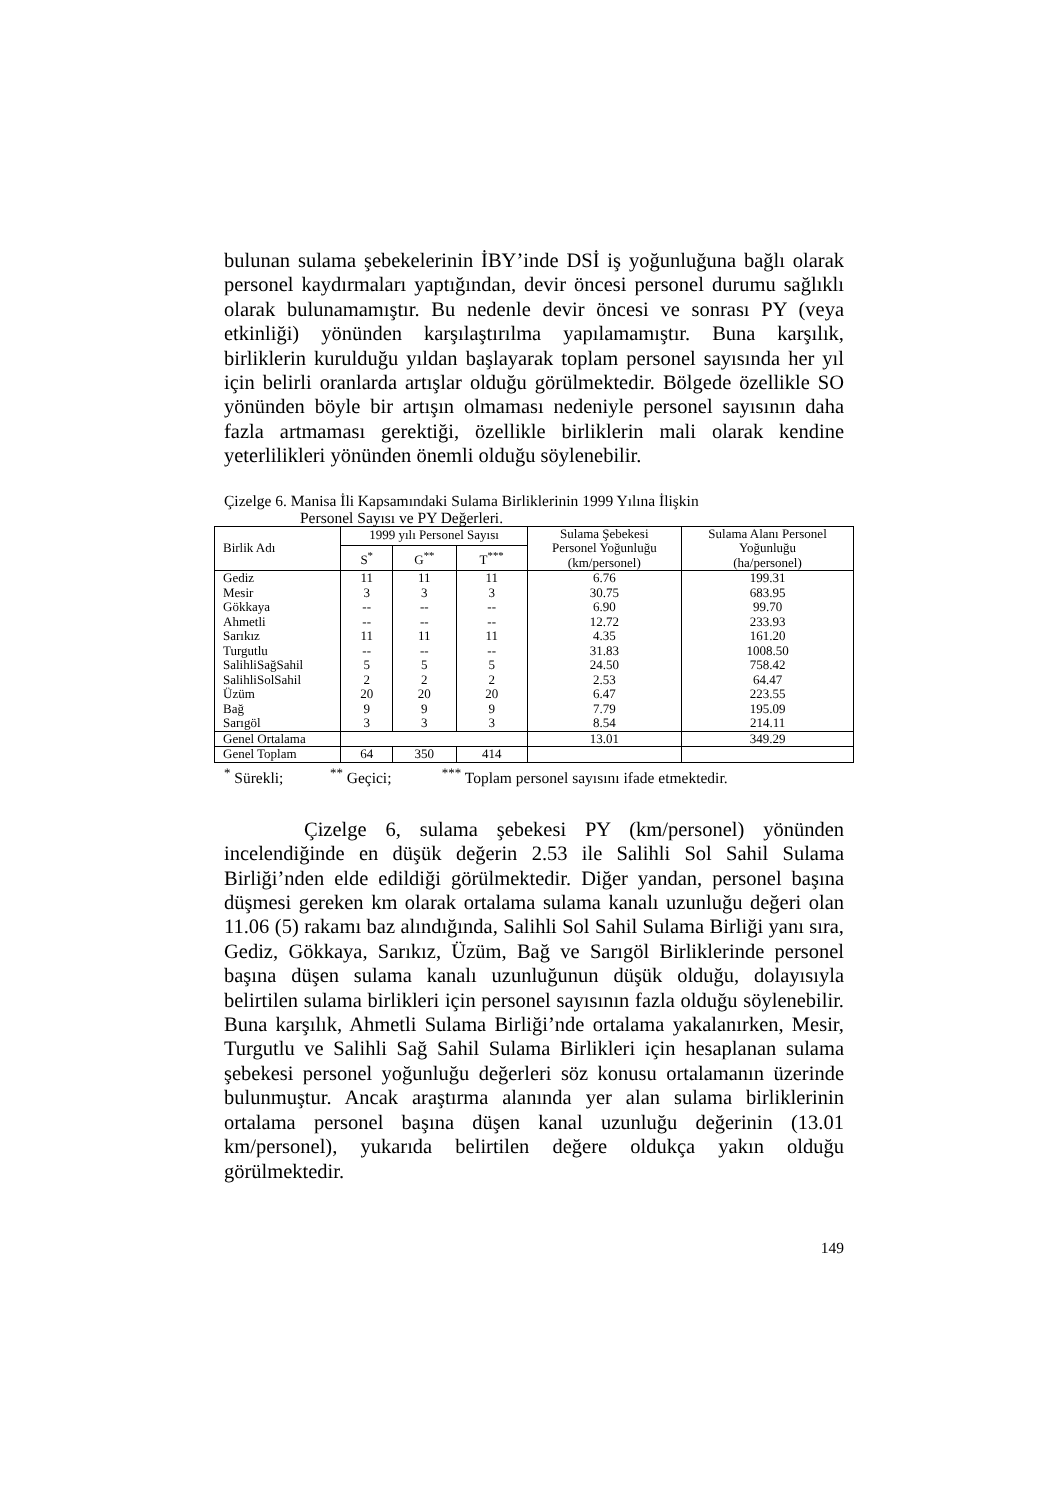bulunan sulama şebekelerinin İBY’inde DSİ iş yoğunluğuna bağlı olarak personel kaydırmaları yaptığından, devir öncesi personel durumu sağlıklı olarak bulunamamıştır. Bu nedenle devir öncesi ve sonrası PY (veya etkinliği) yönünden karşılaştırılma yapılamamıştır. Buna karşılık, birliklerin kurulduğu yıldan başlayarak toplam personel sayısında her yıl için belirli oranlarda artışlar olduğu görülmektedir. Bölgede özellikle SO yönünden böyle bir artışın olmaması nedeniyle personel sayısının daha fazla artmaması gerektiği, özellikle birliklerin mali olarak kendine yeterlilikleri yönünden önemli olduğu söylenebilir.
Çizelge 6. Manisa İli Kapsamındaki Sulama Birliklerinin 1999 Yılına İlişkin
Personel Sayısı ve PY Değerleri.
| Birlik Adı | 1999 yılı Personel Sayısı | | | Sulama Şebekesi Personel Yoğunluğu (km/personel) | Sulama Alanı Personel Yoğunluğu (ha/personel) |
| --- | --- | --- | --- | --- | --- |
| | S<sup>*</sup> | G<sup>**</sup> | T<sup>***</sup> | | |
| Gediz | 11 | 11 | 11 | 6.76 | 199.31 |
| Mesir | 3 | 3 | 3 | 30.75 | 683.95 |
| Gökkaya | -- | -- | -- | 6.90 | 99.70 |
| Ahmetli | -- | -- | -- | 12.72 | 233.93 |
| Sarıkız | 11 | 11 | 11 | 4.35 | 161.20 |
| Turgutlu | -- | -- | -- | 31.83 | 1008.50 |
| SalihliSağSahil | 5 | 5 | 5 | 24.50 | 758.42 |
| SalihliSolSahil | 2 | 2 | 2 | 2.53 | 64.47 |
| Üzüm | 20 | 20 | 20 | 6.47 | 223.55 |
| Bağ | 9 | 9 | 9 | 7.79 | 195.09 |
| Sarıgöl | 3 | 3 | 3 | 8.54 | 214.11 |
| Genel Ortalama | | | | 13.01 | 349.29 |
| Genel Toplam | 64 | 350 | 414 | | |
<sup>*</sup> Sürekli; <sup>**</sup> Geçici; <sup>***</sup> Toplam personel sayısını ifade etmektedir.
Çizelge 6, sulama şebekesi PY (km/personel) yönünden incelendiğinde en düşük değerin 2.53 ile Salihli Sol Sahil Sulama Birliği’nden elde edildiği görülmektedir. Diğer yandan, personel başına düşmesi gereken km olarak ortalama sulama kanalı uzunluğu değeri olan 11.06 (5) rakamı baz alındığında, Salihli Sol Sahil Sulama Birliği yanı sıra, Gediz, Gökkaya, Sarıkız, Üzüm, Bağ ve Sarıgöl Birliklerinde personel başına düşen sulama kanalı uzunluğunun düşük olduğu, dolayısıyla belirtilen sulama birlikleri için personel sayısının fazla olduğu söylenebilir. Buna karşılık, Ahmetli Sulama Birliği’nde ortalama yakalanırken, Mesir, Turgutlu ve Salihli Sağ Sahil Sulama Birlikleri için hesaplanan sulama şebekesi personel yoğunluğu değerleri söz konusu ortalamanın üzerinde bulunmuştur. Ancak araştırma alanında yer alan sulama birliklerinin ortalama personel başına düşen kanal uzunluğu değerinin (13.01 km/personel), yukarıda belirtilen değere oldukça yakın olduğu görülmektedir.
149